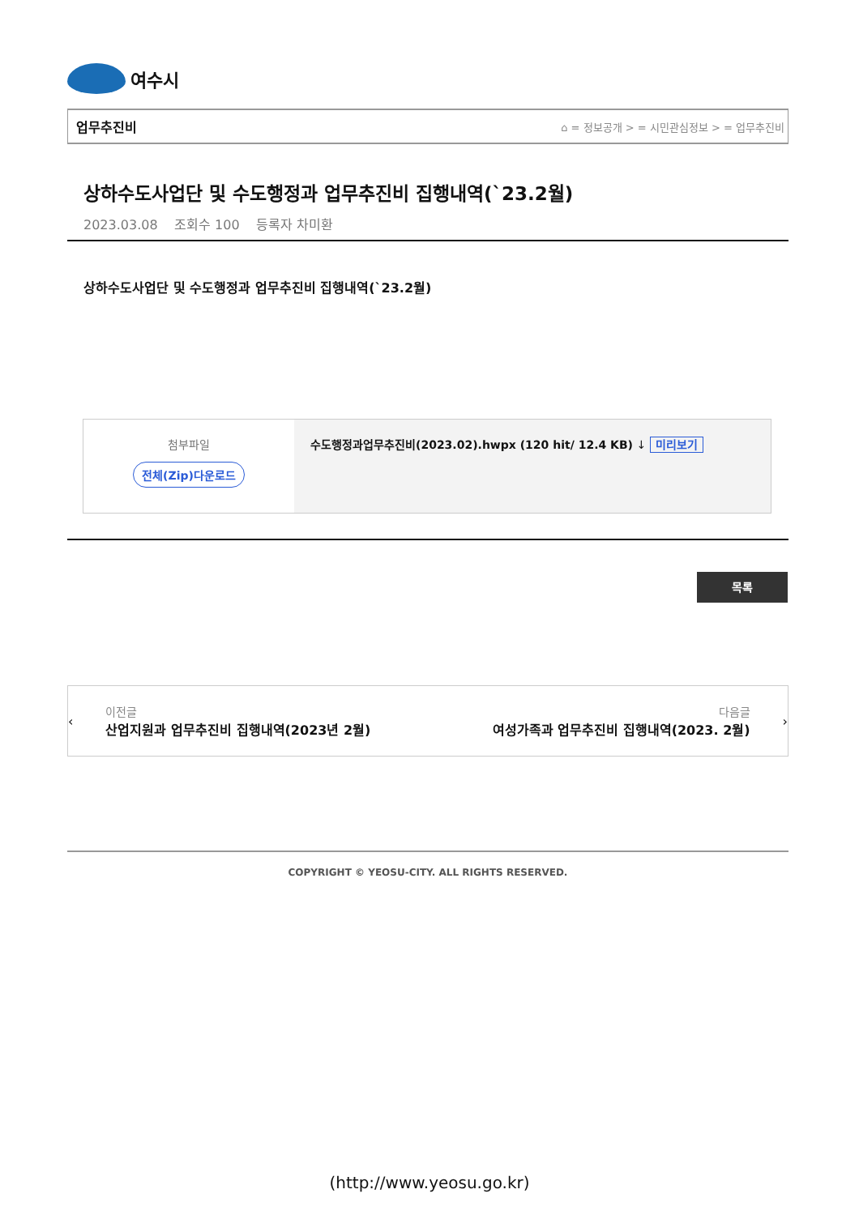여수시
업무추진비 ⌂ = 정보공개 > = 시민관심정보 > = 업무추진비
상하수도사업단 및 수도행정과 업무추진비 집행내역(`23.2월)
2023.03.08 조회수 100 등록자 차미환
상하수도사업단 및 수도행정과 업무추진비 집행내역(`23.2월)
| 첨부파일 전체(Zip)다운로드 | 수도행정과업무추진비(2023.02).hwpx (120 hit/ 12.4 KB) ↓ 미리보기 |
목록
‹
이전글
산업지원과 업무추진비 집행내역(2023년 2월)
다음글
여성가족과 업무추진비 집행내역(2023. 2월)
›
COPYRIGHT © YEOSU-CITY. ALL RIGHTS RESERVED.
(http://www.yeosu.go.kr)